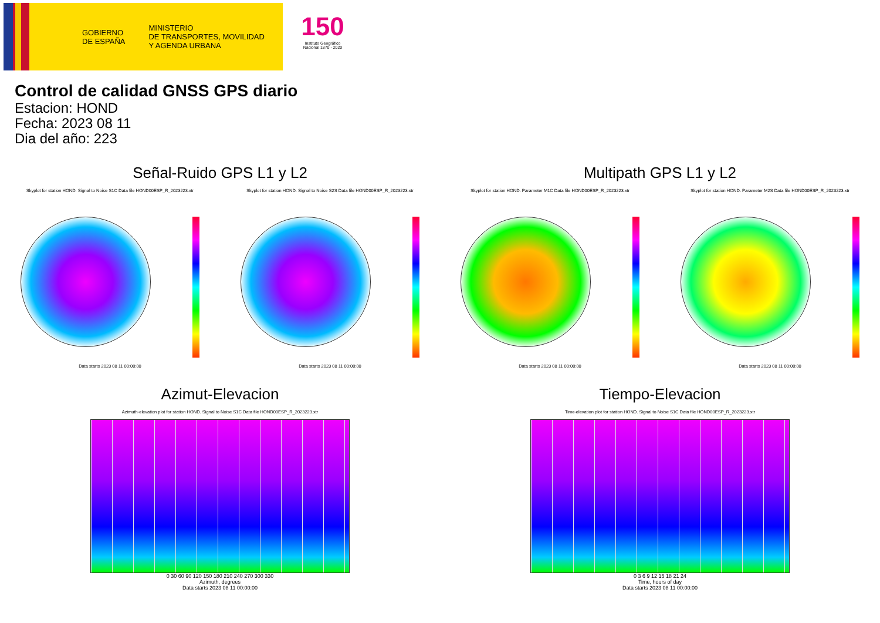GOBIERNO
DE ESPAÑA
MINISTERIO
DE TRANSPORTES, MOVILIDAD
Y AGENDA URBANA
150
Instituto Geográfico
Nacional 1870 - 2020
Control de calidad GNSS GPS diario
Estacion: HOND
Fecha: 2023 08 11
Dia del año: 223
Señal-Ruido GPS L1 y L2
Skyplot for station HOND. Signal to Noise S1C Data file HOND00ESP_R_2023223.xtr Skyplot for station HOND. Signal to Noise S2S Data file HOND00ESP_R_2023223.xtr
Data starts 2023 08 11 00:00:00 Data starts 2023 08 11 00:00:00
Multipath GPS L1 y L2
Skyplot for station HOND. Parameter M1C Data file HOND00ESP_R_2023223.xtr Skyplot for station HOND. Parameter M2S Data file HOND00ESP_R_2023223.xtr
Data starts 2023 08 11 00:00:00 Data starts 2023 08 11 00:00:00
Azimut-Elevacion
Azimuth-elevation plot for station HOND. Signal to Noise S1C Data file HOND00ESP_R_2023223.xtr
0 30 60 90 120 150 180 210 240 270 300 330
Azimuth, degrees
Data starts 2023 08 11 00:00:00
Tiempo-Elevacion
Time-elevation plot for station HOND. Signal to Noise S1C Data file HOND00ESP_R_2023223.xtr
0 3 6 9 12 15 18 21 24
Time, hours of day
Data starts 2023 08 11 00:00:00